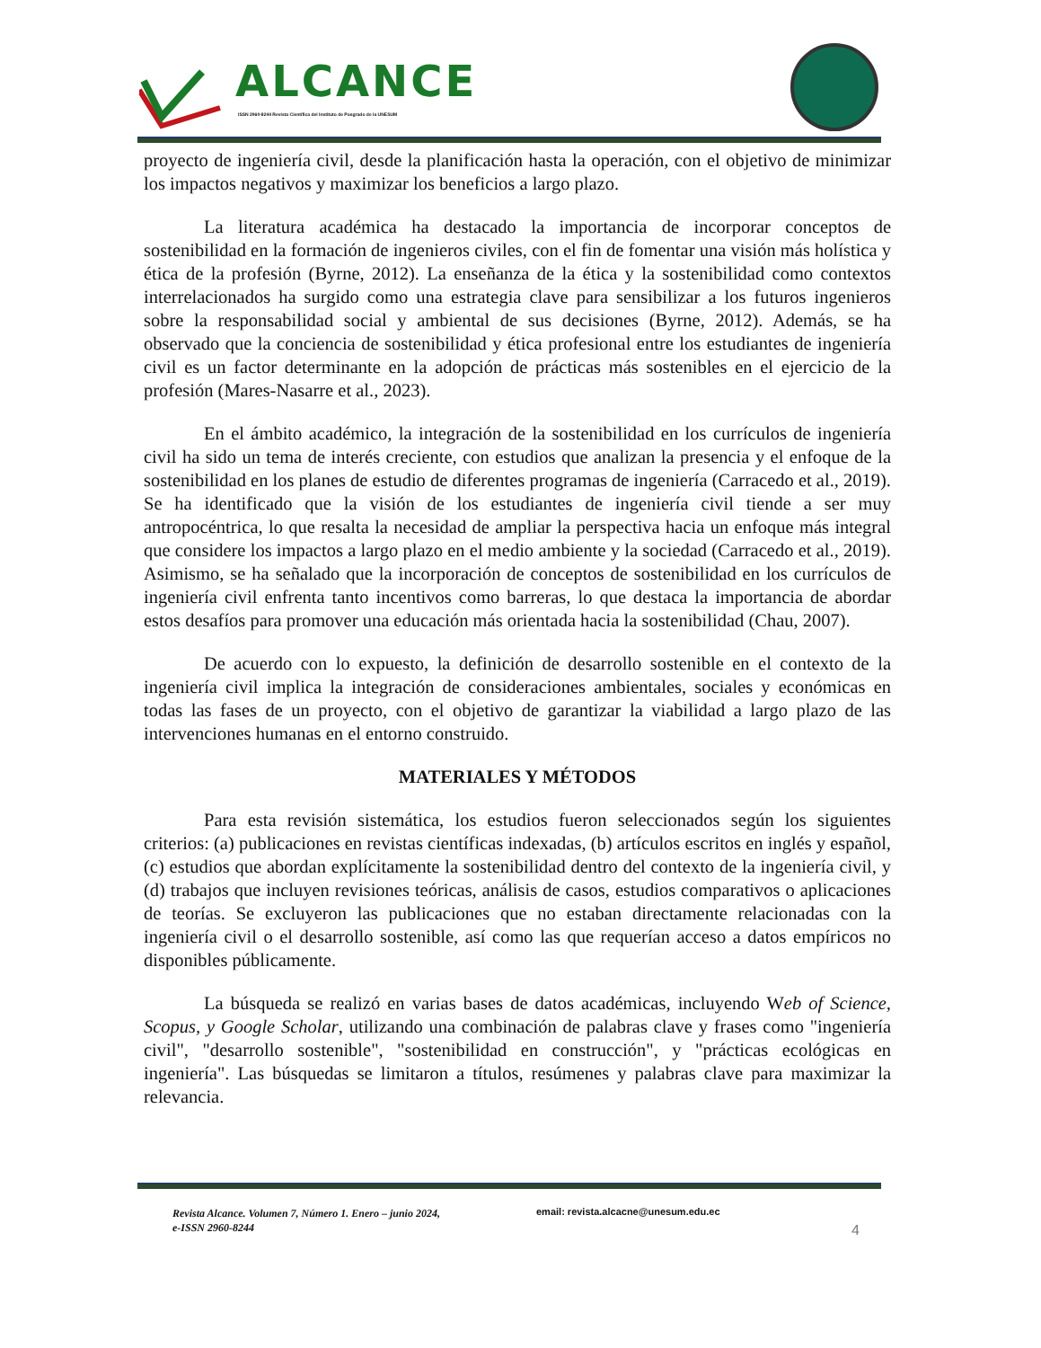ALCANCE
ISSN 2960-8244 Revista Científica del Instituto de Posgrado de la UNESUM
proyecto de ingeniería civil, desde la planificación hasta la operación, con el objetivo de minimizar los impactos negativos y maximizar los beneficios a largo plazo.
La literatura académica ha destacado la importancia de incorporar conceptos de sostenibilidad en la formación de ingenieros civiles, con el fin de fomentar una visión más holística y ética de la profesión (Byrne, 2012). La enseñanza de la ética y la sostenibilidad como contextos interrelacionados ha surgido como una estrategia clave para sensibilizar a los futuros ingenieros sobre la responsabilidad social y ambiental de sus decisiones (Byrne, 2012). Además, se ha observado que la conciencia de sostenibilidad y ética profesional entre los estudiantes de ingeniería civil es un factor determinante en la adopción de prácticas más sostenibles en el ejercicio de la profesión (Mares-Nasarre et al., 2023).
En el ámbito académico, la integración de la sostenibilidad en los currículos de ingeniería civil ha sido un tema de interés creciente, con estudios que analizan la presencia y el enfoque de la sostenibilidad en los planes de estudio de diferentes programas de ingeniería (Carracedo et al., 2019). Se ha identificado que la visión de los estudiantes de ingeniería civil tiende a ser muy antropocéntrica, lo que resalta la necesidad de ampliar la perspectiva hacia un enfoque más integral que considere los impactos a largo plazo en el medio ambiente y la sociedad (Carracedo et al., 2019). Asimismo, se ha señalado que la incorporación de conceptos de sostenibilidad en los currículos de ingeniería civil enfrenta tanto incentivos como barreras, lo que destaca la importancia de abordar estos desafíos para promover una educación más orientada hacia la sostenibilidad (Chau, 2007).
De acuerdo con lo expuesto, la definición de desarrollo sostenible en el contexto de la ingeniería civil implica la integración de consideraciones ambientales, sociales y económicas en todas las fases de un proyecto, con el objetivo de garantizar la viabilidad a largo plazo de las intervenciones humanas en el entorno construido.
MATERIALES Y MÉTODOS
Para esta revisión sistemática, los estudios fueron seleccionados según los siguientes criterios: (a) publicaciones en revistas científicas indexadas, (b) artículos escritos en inglés y español, (c) estudios que abordan explícitamente la sostenibilidad dentro del contexto de la ingeniería civil, y (d) trabajos que incluyen revisiones teóricas, análisis de casos, estudios comparativos o aplicaciones de teorías. Se excluyeron las publicaciones que no estaban directamente relacionadas con la ingeniería civil o el desarrollo sostenible, así como las que requerían acceso a datos empíricos no disponibles públicamente.
La búsqueda se realizó en varias bases de datos académicas, incluyendo Web of Science, Scopus, y Google Scholar, utilizando una combinación de palabras clave y frases como "ingeniería civil", "desarrollo sostenible", "sostenibilidad en construcción", y "prácticas ecológicas en ingeniería". Las búsquedas se limitaron a títulos, resúmenes y palabras clave para maximizar la relevancia.
Revista Alcance. Volumen 7, Número 1. Enero – junio 2024,
e-ISSN 2960-8244
email: revista.alcacne@unesum.edu.ec
4